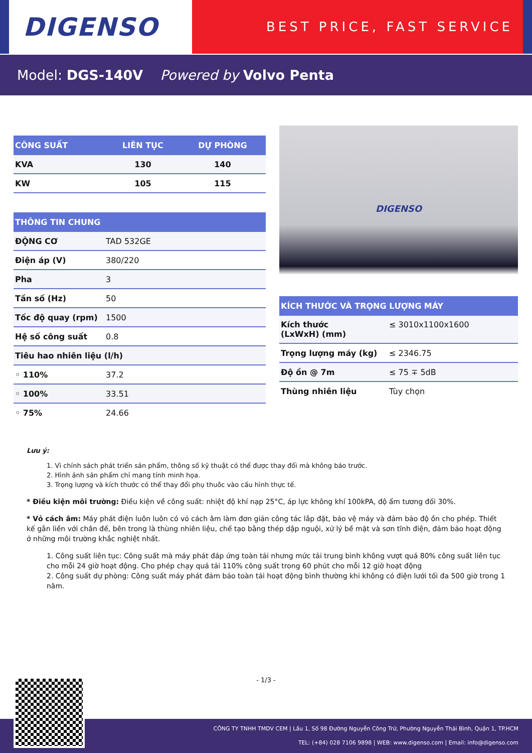DIGENSO
BEST PRICE, FAST SERVICE
Model: DGS-140V Powered by Volvo Penta
| CÔNG SUẤT | LIÊN TỤC | DỰ PHÒNG |
| --- | --- | --- |
| KVA | 130 | 140 |
| KW | 105 | 115 |
| THÔNG TIN CHUNG | |
| --- | --- |
| ĐỘNG CƠ | TAD 532GE |
| Điện áp (V) | 380/220 |
| Pha | 3 |
| Tần số (Hz) | 50 |
| Tốc độ quay (rpm) | 1500 |
| Hệ số công suất | 0.8 |
| Tiêu hao nhiên liệu (l/h) | |
| ◦ 110% | 37.2 |
| ◦ 100% | 33.51 |
| ◦ 75% | 24.66 |
DIGENSO
| KÍCH THƯỚC VÀ TRỌNG LƯỢNG MÁY | |
| --- | --- |
| Kích thước (LxWxH) (mm) | ≤ 3010x1100x1600 |
| Trọng lượng máy (kg) | ≤ 2346.75 |
| Độ ồn @ 7m | ≤ 75 ∓ 5dB |
| Thùng nhiên liệu | Tùy chọn |
Lưu ý:
1. Vì chính sách phát triển sản phẩm, thông số kỹ thuật có thể được thay đổi mà không báo trước.
2. Hình ảnh sản phẩm chỉ mang tính minh họa.
3. Trọng lượng và kích thước có thể thay đổi phụ thuôc vào cấu hình thực tế.
* Điều kiện môi trường: Điều kiện về công suất: nhiệt độ khí nạp 25°C, áp lực không khí 100kPA, độ ẩm tương đối 30%.
* Vỏ cách âm: Máy phát điện luôn luôn có vỏ cách âm làm đơn giản công tác lắp đặt, bảo vệ máy và đảm bảo độ ồn cho phép. Thiết kế gắn liền với chân đế, bên trong là thùng nhiên liệu, chế tạo bằng thép dập nguội, xử lý bề mặt và sơn tĩnh điện, đảm bảo hoạt động ở những môi trường khắc nghiệt nhất.
1. Công suất liên tục: Công suất mà máy phát đáp ứng toàn tải nhưng mức tải trung bình không vượt quá 80% công suất liên tục cho mỗi 24 giờ hoạt động. Cho phép chạy quá tải 110% công suất trong 60 phút cho mỗi 12 giờ hoạt động
2. Công suất dự phòng: Công suất máy phát đảm bảo toàn tải hoạt động bình thường khi không có điện lưới tối đa 500 giờ trong 1 năm.
- 1/3 -
CÔNG TY TNHH TMDV CEM | Lầu 1, Số 98 Đường Nguyễn Công Trứ, Phường Nguyễn Thái Bình, Quận 1, TP.HCM
TEL: (+84) 028 7106 9898 | WEB: www.digenso.com | Email: info@digenso.com